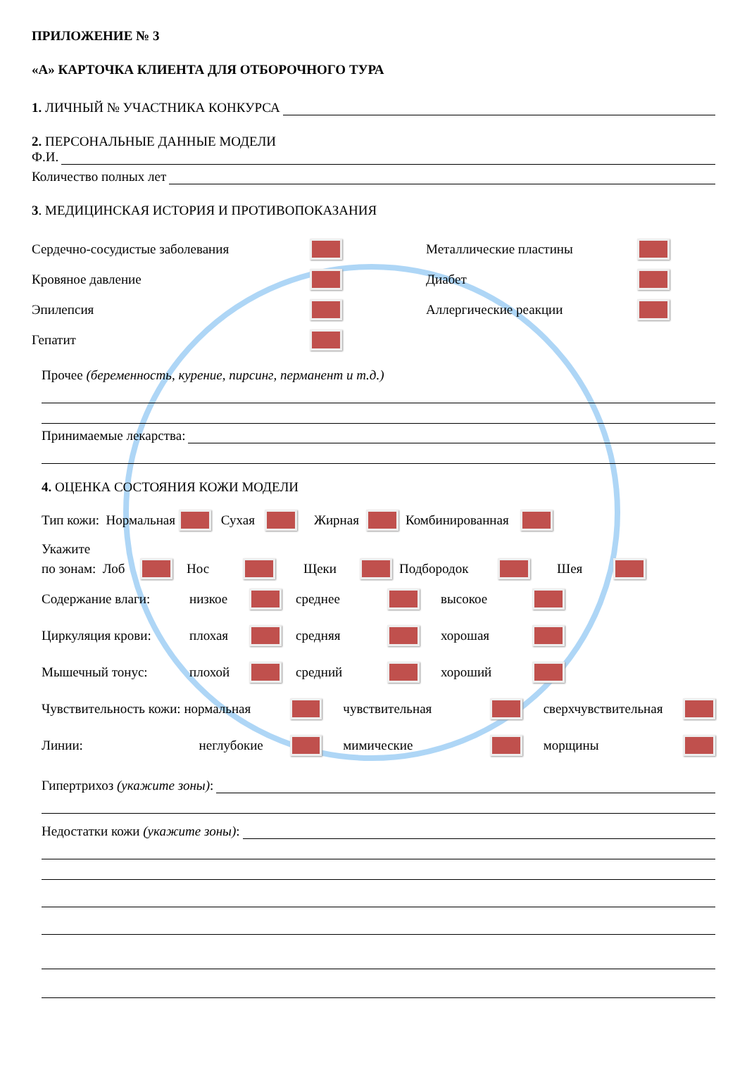ПРИЛОЖЕНИЕ № 3
«А» КАРТОЧКА КЛИЕНТА ДЛЯ ОТБОРОЧНОГО ТУРА
1. ЛИЧНЫЙ № УЧАСТНИКА КОНКУРСА
2. ПЕРСОНАЛЬНЫЕ ДАННЫЕ МОДЕЛИ
Ф.И.
Количество полных лет
3. МЕДИЦИНСКАЯ ИСТОРИЯ И ПРОТИВОПОКАЗАНИЯ
Сердечно-сосудистые заболевания
Кровяное давление
Эпилепсия
Гепатит
Металлические пластины
Диабет
Аллергические реакции
Прочее (беременность, курение, пирсинг, перманент и т.д.)
Принимаемые лекарства:
4. ОЦЕНКА СОСТОЯНИЯ КОЖИ МОДЕЛИ
Тип кожи: Нормальная Сухая Жирная Комбинированная
Укажите
по зонам: Лоб Нос Щеки Подбородок Шея
Содержание влаги: низкое среднее высокое
Циркуляция крови: плохая средняя хорошая
Мышечный тонус: плохой средний хороший
Чувствительность кожи: нормальная чувствительная сверхчувствительная
Линии: неглубокие мимические морщины
Гипертрихоз (укажите зоны):
Недостатки кожи (укажите зоны):